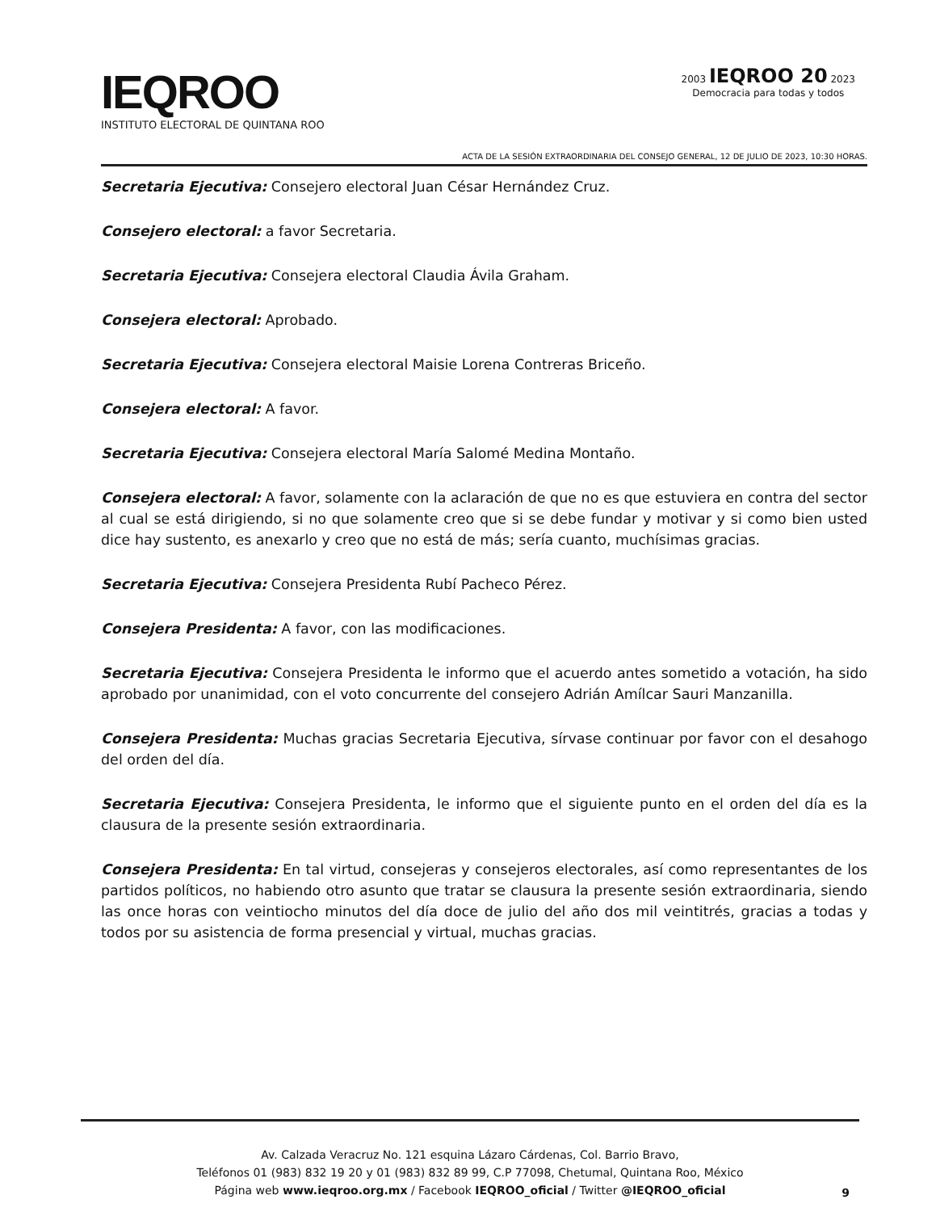IEQROO
INSTITUTO ELECTORAL DE QUINTANA ROO
2003 IEQROO 20 2023
Democracia para todas y todos
ACTA DE LA SESIÓN EXTRAORDINARIA DEL CONSEJO GENERAL, 12 DE JULIO DE 2023, 10:30 HORAS.
Secretaria Ejecutiva: Consejero electoral Juan César Hernández Cruz.
Consejero electoral: a favor Secretaria.
Secretaria Ejecutiva: Consejera electoral Claudia Ávila Graham.
Consejera electoral: Aprobado.
Secretaria Ejecutiva: Consejera electoral Maisie Lorena Contreras Briceño.
Consejera electoral: A favor.
Secretaria Ejecutiva: Consejera electoral María Salomé Medina Montaño.
Consejera electoral: A favor, solamente con la aclaración de que no es que estuviera en contra del sector al cual se está dirigiendo, si no que solamente creo que si se debe fundar y motivar y si como bien usted dice hay sustento, es anexarlo y creo que no está de más; sería cuanto, muchísimas gracias.
Secretaria Ejecutiva: Consejera Presidenta Rubí Pacheco Pérez.
Consejera Presidenta: A favor, con las modificaciones.
Secretaria Ejecutiva: Consejera Presidenta le informo que el acuerdo antes sometido a votación, ha sido aprobado por unanimidad, con el voto concurrente del consejero Adrián Amílcar Sauri Manzanilla.
Consejera Presidenta: Muchas gracias Secretaria Ejecutiva, sírvase continuar por favor con el desahogo del orden del día.
Secretaria Ejecutiva: Consejera Presidenta, le informo que el siguiente punto en el orden del día es la clausura de la presente sesión extraordinaria.
Consejera Presidenta: En tal virtud, consejeras y consejeros electorales, así como representantes de los partidos políticos, no habiendo otro asunto que tratar se clausura la presente sesión extraordinaria, siendo las once horas con veintiocho minutos del día doce de julio del año dos mil veintitrés, gracias a todas y todos por su asistencia de forma presencial y virtual, muchas gracias.
Av. Calzada Veracruz No. 121 esquina Lázaro Cárdenas, Col. Barrio Bravo,
Teléfonos 01 (983) 832 19 20 y 01 (983) 832 89 99, C.P 77098, Chetumal, Quintana Roo, México
Página web www.ieqroo.org.mx / Facebook IEQROO_oficial / Twitter @IEQROO_oficial
9